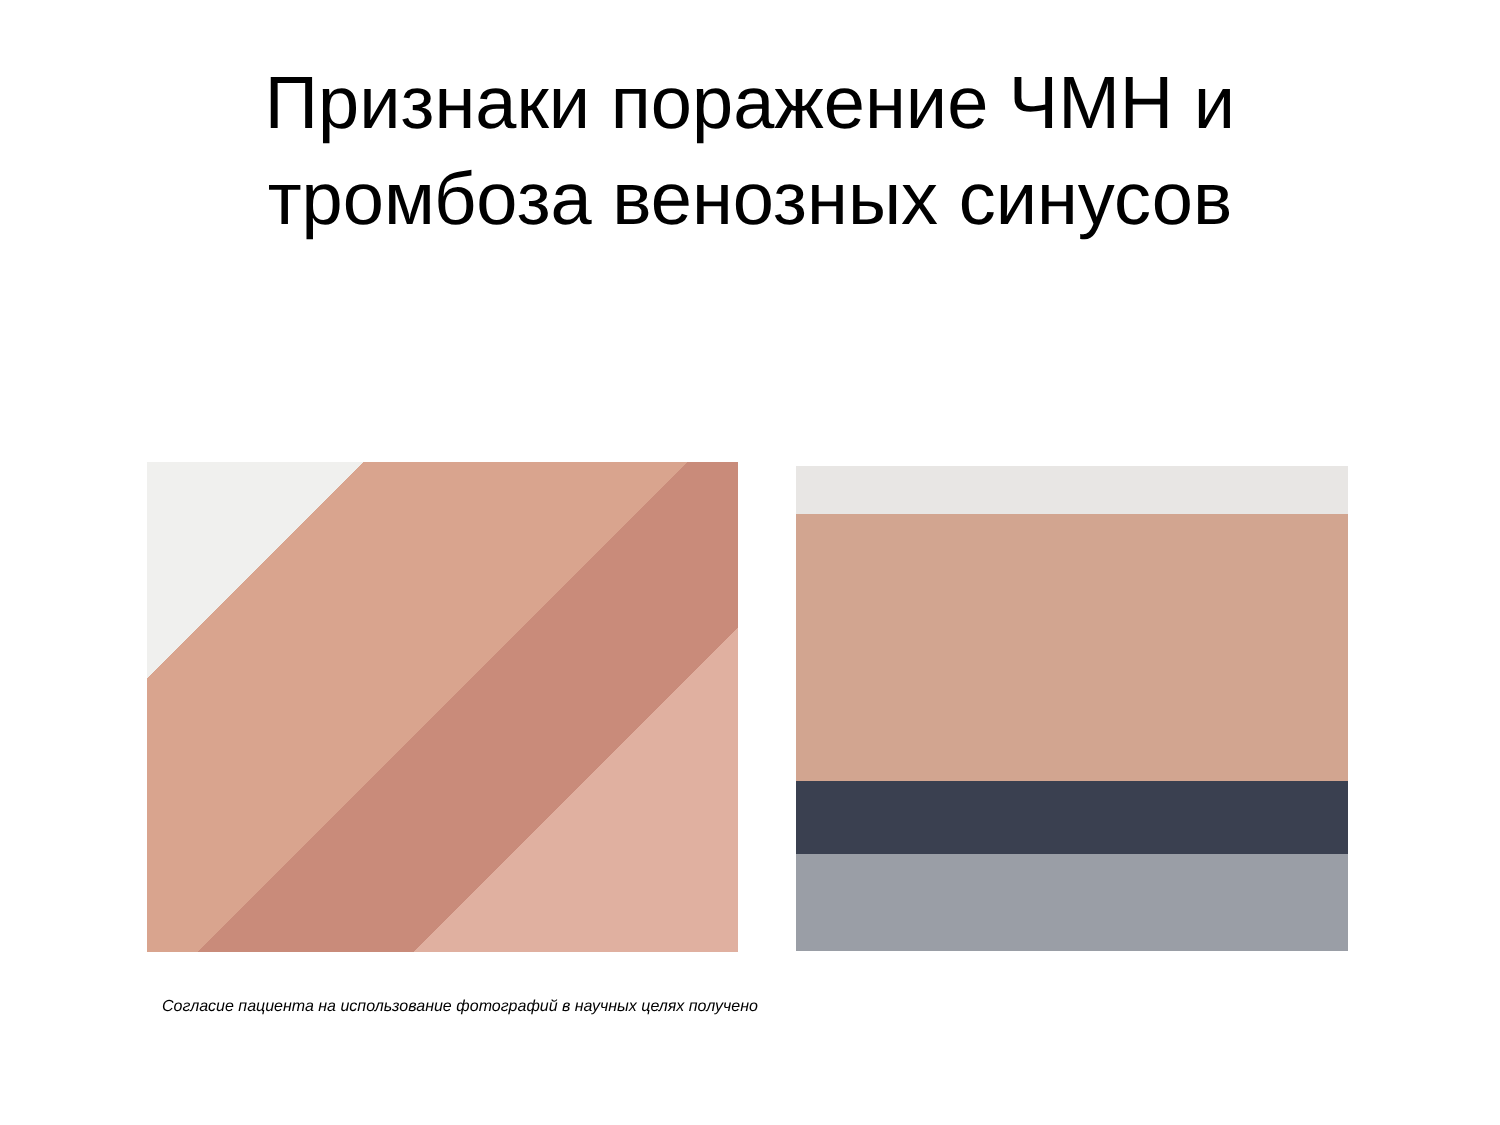Признаки поражение ЧМН и
тромбоза венозных синусов
Согласие пациента на использование фотографий в научных целях получено